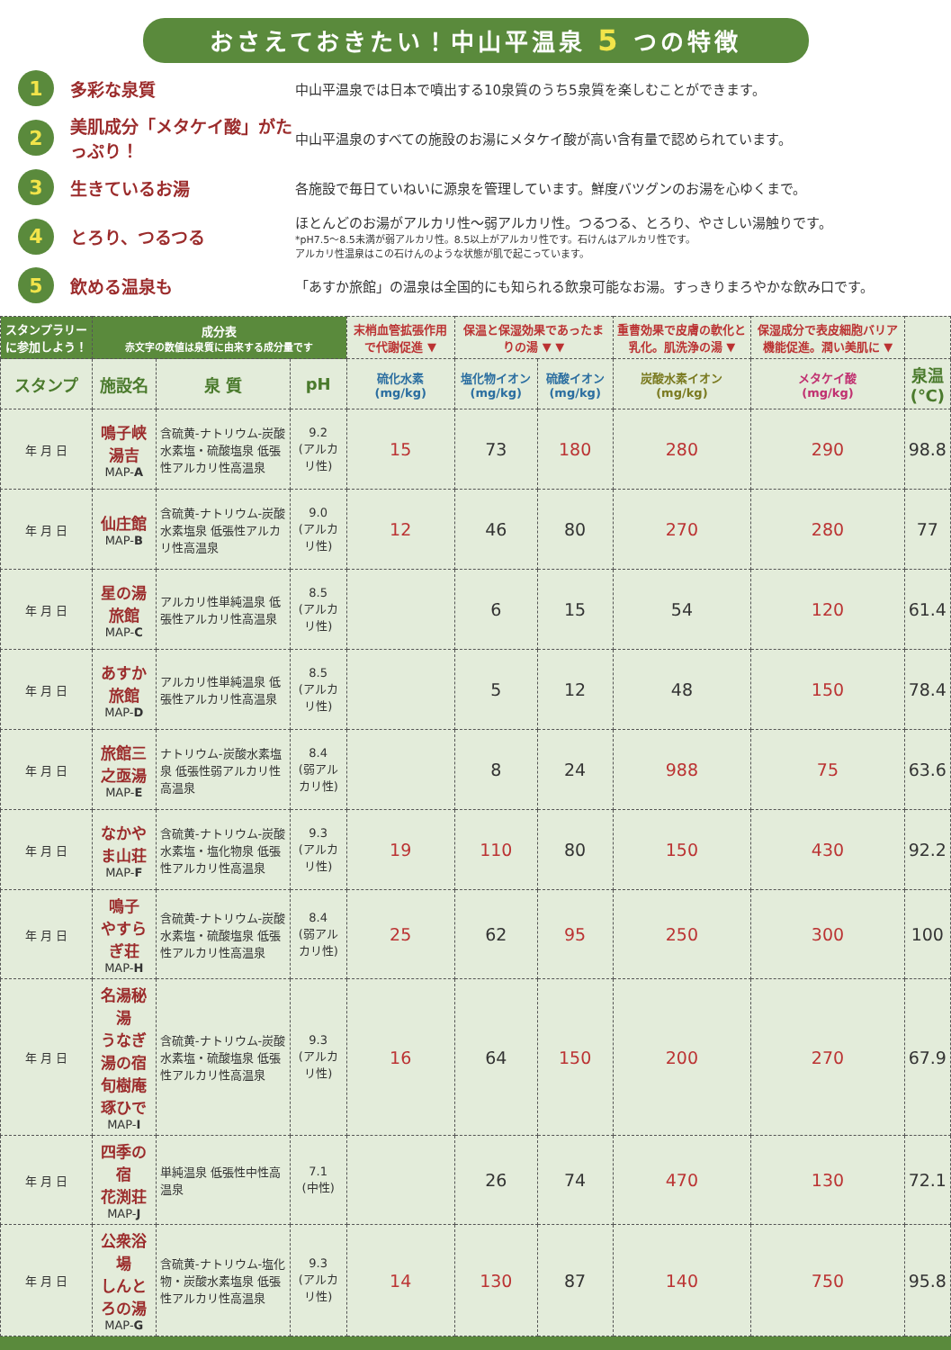おさえておきたい！中山平温泉 5 つの特徴
1
多彩な泉質
中山平温泉では日本で噴出する10泉質のうち5泉質を楽しむことができます。
2
美肌成分「メタケイ酸」がたっぷり！
中山平温泉のすべての施設のお湯にメタケイ酸が高い含有量で認められています。
3
生きているお湯
各施設で毎日ていねいに源泉を管理しています。鮮度バツグンのお湯を心ゆくまで。
4
とろり、つるつる
ほとんどのお湯がアルカリ性～弱アルカリ性。つるつる、とろり、やさしい湯触りです。
*pH7.5～8.5未満が弱アルカリ性。8.5以上がアルカリ性です。石けんはアルカリ性です。
アルカリ性温泉はこの石けんのような状態が肌で起こっています。
5
飲める温泉も
「あすか旅館」の温泉は全国的にも知られる飲泉可能なお湯。すっきりまろやかな飲み口です。
| スタンプラリーに参加しよう！ | 成分表 赤文字の数値は泉質に由来する成分量です | | | 末梢血管拡張作用で代謝促進 ▼ | 保温と保湿効果であったまりの湯 ▼ ▼ | | 重曹効果で皮膚の軟化と乳化。肌洗浄の湯 ▼ | 保湿成分で表皮細胞バリア機能促進。潤い美肌に ▼ | |
| --- | --- | --- | --- | --- | --- | --- | --- | --- | --- |
| スタンプ | 施設名 | 泉 質 | pH | 硫化水素 (mg/kg) | 塩化物イオン (mg/kg) | 硫酸イオン (mg/kg) | 炭酸水素イオン (mg/kg) | メタケイ酸 (mg/kg) | 泉温 (℃) |
| 年 月 日 | 鳴子峡 湯吉 MAP- A | 含硫黄-ナトリウム-炭酸水素塩・硫酸塩泉 低張性アルカリ性高温泉 | 9.2 (アルカリ性) | 15 | 73 | 180 | 280 | 290 | 98.8 |
| 年 月 日 | 仙庄館 MAP- B | 含硫黄-ナトリウム-炭酸水素塩泉 低張性アルカリ性高温泉 | 9.0 (アルカリ性) | 12 | 46 | 80 | 270 | 280 | 77 |
| 年 月 日 | 星の湯旅館 MAP- C | アルカリ性単純温泉 低張性アルカリ性高温泉 | 8.5 (アルカリ性) | | 6 | 15 | 54 | 120 | 61.4 |
| 年 月 日 | あすか旅館 MAP- D | アルカリ性単純温泉 低張性アルカリ性高温泉 | 8.5 (アルカリ性) | | 5 | 12 | 48 | 150 | 78.4 |
| 年 月 日 | 旅館三之亟湯 MAP- E | ナトリウム-炭酸水素塩泉 低張性弱アルカリ性高温泉 | 8.4 (弱アルカリ性) | | 8 | 24 | 988 | 75 | 63.6 |
| 年 月 日 | なかやま山荘 MAP- F | 含硫黄-ナトリウム-炭酸水素塩・塩化物泉 低張性アルカリ性高温泉 | 9.3 (アルカリ性) | 19 | 110 | 80 | 150 | 430 | 92.2 |
| 年 月 日 | 鳴子 やすらぎ荘 MAP- H | 含硫黄-ナトリウム-炭酸水素塩・硫酸塩泉 低張性アルカリ性高温泉 | 8.4 (弱アルカリ性) | 25 | 62 | 95 | 250 | 300 | 100 |
| 年 月 日 | 名湯秘湯 うなぎ湯の宿 旬樹庵琢ひで MAP- I | 含硫黄-ナトリウム-炭酸水素塩・硫酸塩泉 低張性アルカリ性高温泉 | 9.3 (アルカリ性) | 16 | 64 | 150 | 200 | 270 | 67.9 |
| 年 月 日 | 四季の宿 花渕荘 MAP- J | 単純温泉 低張性中性高温泉 | 7.1 (中性) | | 26 | 74 | 470 | 130 | 72.1 |
| 年 月 日 | 公衆浴場 しんとろの湯 MAP- G | 含硫黄-ナトリウム-塩化物・炭酸水素塩泉 低張性アルカリ性高温泉 | 9.3 (アルカリ性) | 14 | 130 | 87 | 140 | 750 | 95.8 |